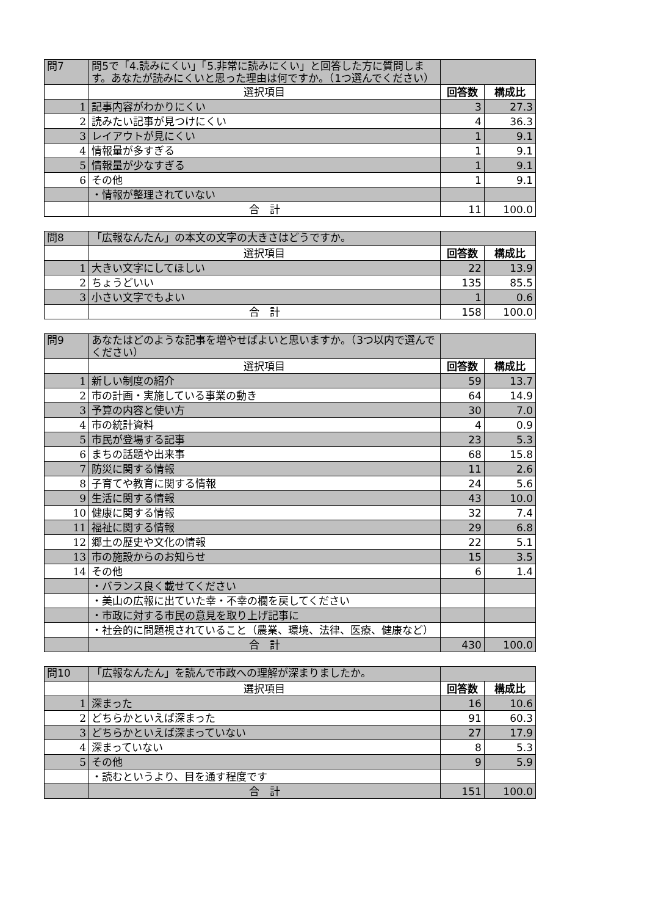| 問7 | 問5で「4.読みにくい」「5.非常に読みにくい」と回答した方に質問します。あなたが読みにくいと思った理由は何ですか。（1つ選んでください） | | |
| --- | --- | --- | --- |
| | 選択項目 | 回答数 | 構成比 |
| 1 | 記事内容がわかりにくい | 3 | 27.3 |
| 2 | 読みたい記事が見つけにくい | 4 | 36.3 |
| 3 | レイアウトが見にくい | 1 | 9.1 |
| 4 | 情報量が多すぎる | 1 | 9.1 |
| 5 | 情報量が少なすぎる | 1 | 9.1 |
| 6 | その他 | 1 | 9.1 |
| | ・情報が整理されていない | | |
| | 合 計 | 11 | 100.0 |
| 問8 | 「広報なんたん」の本文の文字の大きさはどうですか。 | | |
| --- | --- | --- | --- |
| | 選択項目 | 回答数 | 構成比 |
| 1 | 大きい文字にしてほしい | 22 | 13.9 |
| 2 | ちょうどいい | 135 | 85.5 |
| 3 | 小さい文字でもよい | 1 | 0.6 |
| | 合 計 | 158 | 100.0 |
| 問9 | あなたはどのような記事を増やせばよいと思いますか。（3つ以内で選んでください） | | |
| --- | --- | --- | --- |
| | 選択項目 | 回答数 | 構成比 |
| 1 | 新しい制度の紹介 | 59 | 13.7 |
| 2 | 市の計画・実施している事業の動き | 64 | 14.9 |
| 3 | 予算の内容と使い方 | 30 | 7.0 |
| 4 | 市の統計資料 | 4 | 0.9 |
| 5 | 市民が登場する記事 | 23 | 5.3 |
| 6 | まちの話題や出来事 | 68 | 15.8 |
| 7 | 防災に関する情報 | 11 | 2.6 |
| 8 | 子育てや教育に関する情報 | 24 | 5.6 |
| 9 | 生活に関する情報 | 43 | 10.0 |
| 10 | 健康に関する情報 | 32 | 7.4 |
| 11 | 福祉に関する情報 | 29 | 6.8 |
| 12 | 郷土の歴史や文化の情報 | 22 | 5.1 |
| 13 | 市の施設からのお知らせ | 15 | 3.5 |
| 14 | その他 | 6 | 1.4 |
| | ・バランス良く載せてください | | |
| | ・美山の広報に出ていた幸・不幸の欄を戻してください | | |
| | ・市政に対する市民の意見を取り上げ記事に | | |
| | ・社会的に問題視されていること（農業、環境、法律、医療、健康など） | | |
| | 合 計 | 430 | 100.0 |
| 問10 | 「広報なんたん」を読んで市政への理解が深まりましたか。 | | |
| --- | --- | --- | --- |
| | 選択項目 | 回答数 | 構成比 |
| 1 | 深まった | 16 | 10.6 |
| 2 | どちらかといえば深まった | 91 | 60.3 |
| 3 | どちらかといえば深まっていない | 27 | 17.9 |
| 4 | 深まっていない | 8 | 5.3 |
| 5 | その他 | 9 | 5.9 |
| | ・読むというより、目を通す程度です | | |
| | 合 計 | 151 | 100.0 |